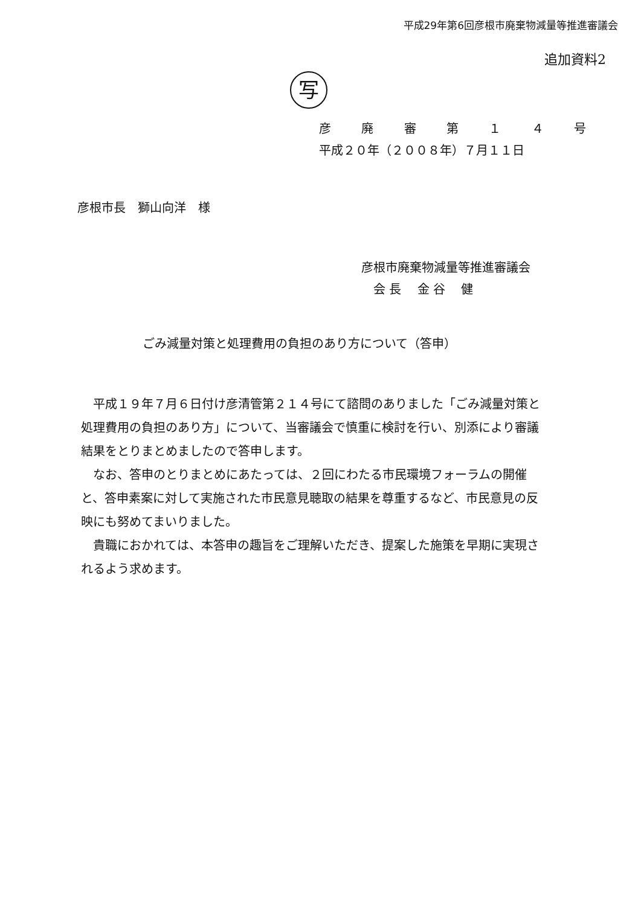平成29年第6回彦根市廃棄物減量等推進審議会
追加資料2
写
彦 廃 審 第 １ ４ 号
平成２０年（２００８年）７月１１日
彦根市長　獅山向洋　様
彦根市廃棄物減量等推進審議会
　会 長　 金 谷　 健
ごみ減量対策と処理費用の負担のあり方について（答申）
平成１９年７月６日付け彦清管第２１４号にて諮問のありました「ごみ減量対策と処理費用の負担のあり方」について、当審議会で慎重に検討を行い、別添により審議結果をとりまとめましたので答申します。
なお、答申のとりまとめにあたっては、２回にわたる市民環境フォーラムの開催と、答申素案に対して実施された市民意見聴取の結果を尊重するなど、市民意見の反映にも努めてまいりました。
貴職におかれては、本答申の趣旨をご理解いただき、提案した施策を早期に実現されるよう求めます。